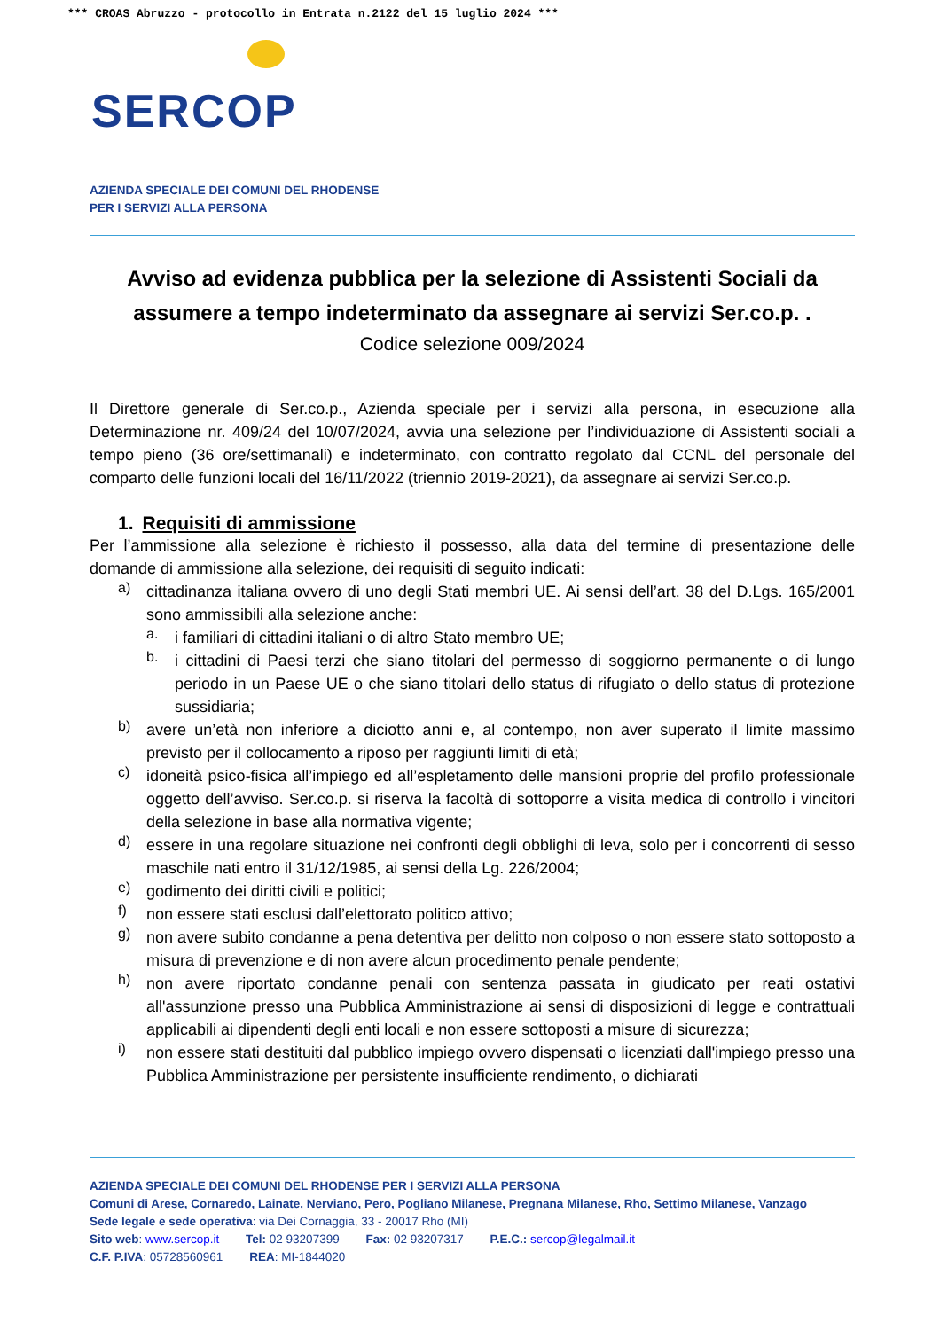*** CROAS Abruzzo - protocollo in Entrata n.2122 del 15 luglio 2024 ***
SERCOP
AZIENDA SPECIALE DEI COMUNI DEL RHODENSE
PER I SERVIZI ALLA PERSONA
Avviso ad evidenza pubblica per la selezione di Assistenti Sociali da assumere a tempo indeterminato da assegnare ai servizi Ser.co.p. .
Codice selezione 009/2024
Il Direttore generale di Ser.co.p., Azienda speciale per i servizi alla persona, in esecuzione alla Determinazione nr. 409/24 del 10/07/2024, avvia una selezione per l’individuazione di Assistenti sociali a tempo pieno (36 ore/settimanali) e indeterminato, con contratto regolato dal CCNL del personale del comparto delle funzioni locali del 16/11/2022 (triennio 2019-2021), da assegnare ai servizi Ser.co.p.
1. Requisiti di ammissione
Per l’ammissione alla selezione è richiesto il possesso, alla data del termine di presentazione delle domande di ammissione alla selezione, dei requisiti di seguito indicati:
a)
cittadinanza italiana ovvero di uno degli Stati membri UE. Ai sensi dell’art. 38 del D.Lgs. 165/2001 sono ammissibili alla selezione anche:
a.
i familiari di cittadini italiani o di altro Stato membro UE;
b.
i cittadini di Paesi terzi che siano titolari del permesso di soggiorno permanente o di lungo periodo in un Paese UE o che siano titolari dello status di rifugiato o dello status di protezione sussidiaria;
b)
avere un’età non inferiore a diciotto anni e, al contempo, non aver superato il limite massimo previsto per il collocamento a riposo per raggiunti limiti di età;
c)
idoneità psico-fisica all’impiego ed all’espletamento delle mansioni proprie del profilo professionale oggetto dell’avviso. Ser.co.p. si riserva la facoltà di sottoporre a visita medica di controllo i vincitori della selezione in base alla normativa vigente;
d)
essere in una regolare situazione nei confronti degli obblighi di leva, solo per i concorrenti di sesso maschile nati entro il 31/12/1985, ai sensi della Lg. 226/2004;
e)
godimento dei diritti civili e politici;
f)
non essere stati esclusi dall’elettorato politico attivo;
g)
non avere subito condanne a pena detentiva per delitto non colposo o non essere stato sottoposto a misura di prevenzione e di non avere alcun procedimento penale pendente;
h)
non avere riportato condanne penali con sentenza passata in giudicato per reati ostativi all'assunzione presso una Pubblica Amministrazione ai sensi di disposizioni di legge e contrattuali applicabili ai dipendenti degli enti locali e non essere sottoposti a misure di sicurezza;
i)
non essere stati destituiti dal pubblico impiego ovvero dispensati o licenziati dall'impiego presso una Pubblica Amministrazione per persistente insufficiente rendimento, o dichiarati
AZIENDA SPECIALE DEI COMUNI DEL RHODENSE PER I SERVIZI ALLA PERSONA
Comuni di Arese, Cornaredo, Lainate, Nerviano, Pero, Pogliano Milanese, Pregnana Milanese, Rho, Settimo Milanese, Vanzago
Sede legale e sede operativa: via Dei Cornaggia, 33 - 20017 Rho (MI)
Sito web: www.sercop.it Tel: 02 93207399 Fax: 02 93207317 P.E.C.: sercop@legalmail.it
C.F. P.IVA: 05728560961 REA: MI-1844020